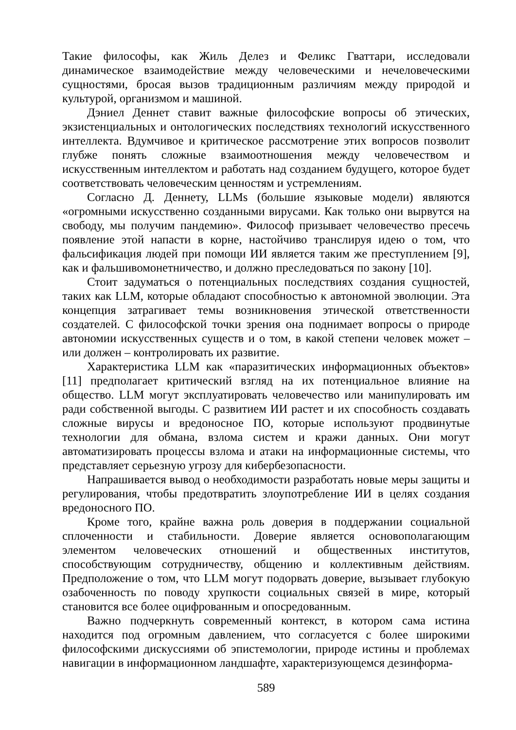Такие философы, как Жиль Делез и Феликс Гваттари, исследовали динамическое взаимодействие между человеческими и нечеловеческими сущностями, бросая вызов традиционным различиям между природой и культурой, организмом и машиной.
Дэниел Деннет ставит важные философские вопросы об этических, экзистенциальных и онтологических последствиях технологий искусственного интеллекта. Вдумчивое и критическое рассмотрение этих вопросов позволит глубже понять сложные взаимоотношения между человечеством и искусственным интеллектом и работать над созданием будущего, которое будет соответствовать человеческим ценностям и устремлениям.
Согласно Д. Деннету, LLMs (большие языковые модели) являются «огромными искусственно созданными вирусами. Как только они вырвутся на свободу, мы получим пандемию». Философ призывает человечество пресечь появление этой напасти в корне, настойчиво транслируя идею о том, что фальсификация людей при помощи ИИ является таким же преступлением [9], как и фальшивомонетничество, и должно преследоваться по закону [10].
Стоит задуматься о потенциальных последствиях создания сущностей, таких как LLM, которые обладают способностью к автономной эволюции. Эта концепция затрагивает темы возникновения этической ответственности создателей. С философской точки зрения она поднимает вопросы о природе автономии искусственных существ и о том, в какой степени человек может – или должен – контролировать их развитие.
Характеристика LLM как «паразитических информационных объектов» [11] предполагает критический взгляд на их потенциальное влияние на общество. LLM могут эксплуатировать человечество или манипулировать им ради собственной выгоды. С развитием ИИ растет и их способность создавать сложные вирусы и вредоносное ПО, которые используют продвинутые технологии для обмана, взлома систем и кражи данных. Они могут автоматизировать процессы взлома и атаки на информационные системы, что представляет серьезную угрозу для кибербезопасности.
Напрашивается вывод о необходимости разработать новые меры защиты и регулирования, чтобы предотвратить злоупотребление ИИ в целях создания вредоносного ПО.
Кроме того, крайне важна роль доверия в поддержании социальной сплоченности и стабильности. Доверие является основополагающим элементом человеческих отношений и общественных институтов, способствующим сотрудничеству, общению и коллективным действиям. Предположение о том, что LLM могут подорвать доверие, вызывает глубокую озабоченность по поводу хрупкости социальных связей в мире, который становится все более оцифрованным и опосредованным.
Важно подчеркнуть современный контекст, в котором сама истина находится под огромным давлением, что согласуется с более широкими философскими дискуссиями об эпистемологии, природе истины и проблемах навигации в информационном ландшафте, характеризующемся дезинформа-
589